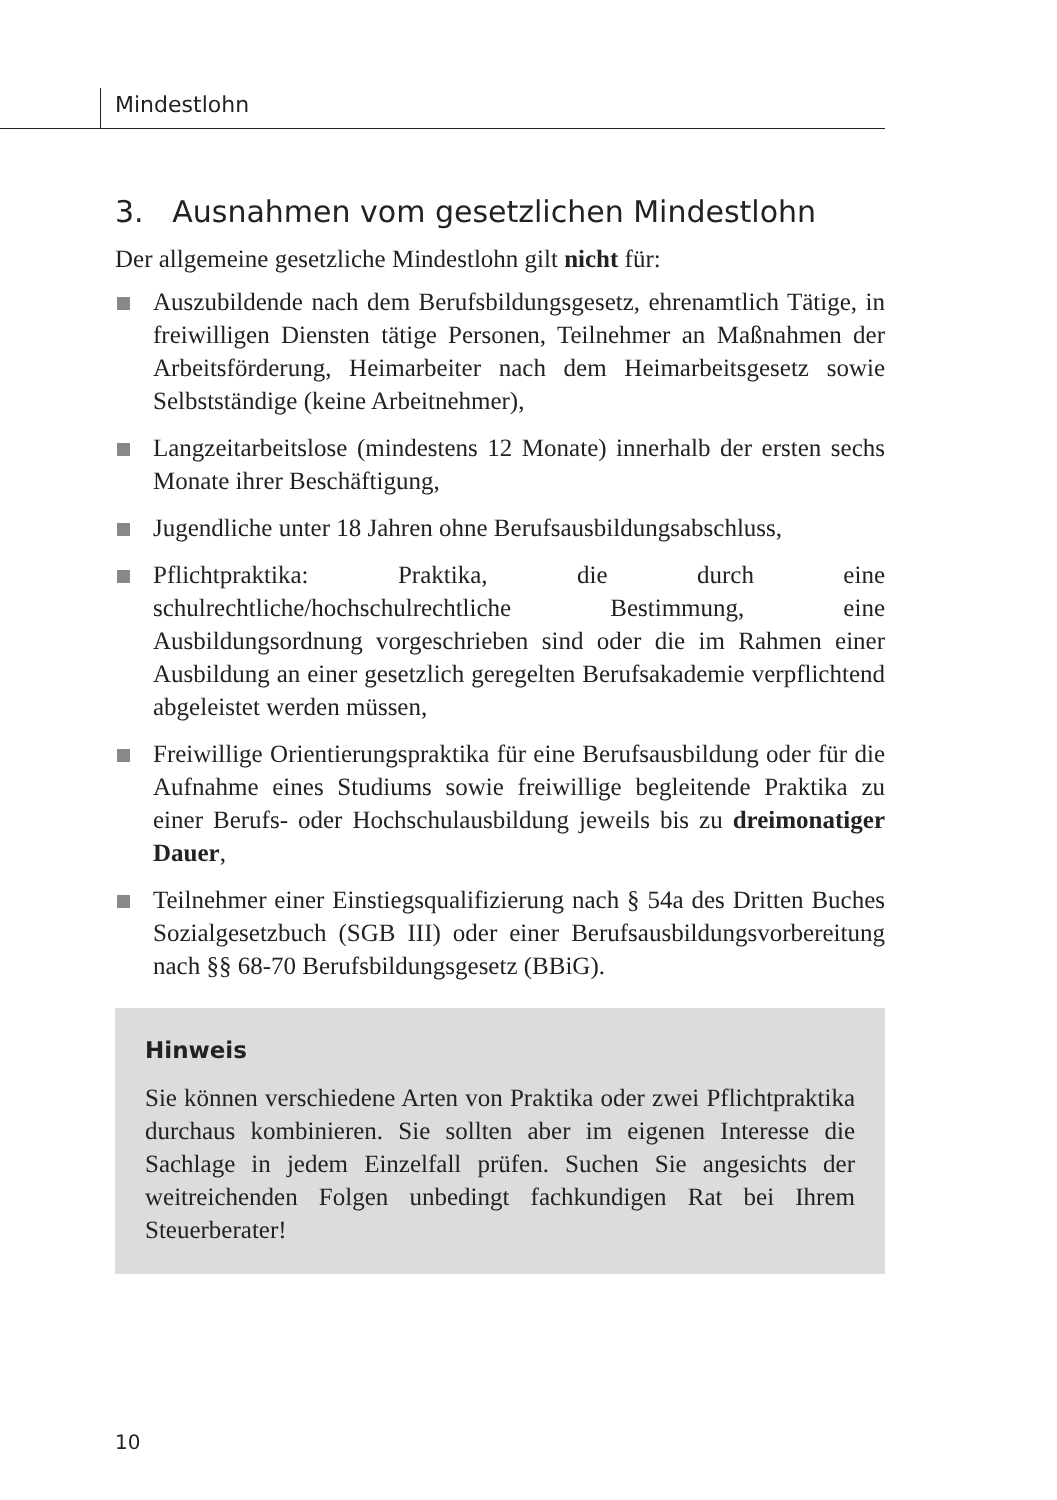Mindestlohn
3. Ausnahmen vom gesetzlichen Mindestlohn
Der allgemeine gesetzliche Mindestlohn gilt nicht für:
Auszubildende nach dem Berufsbildungsgesetz, ehrenamtlich Tätige, in freiwilligen Diensten tätige Personen, Teilnehmer an Maßnahmen der Arbeitsförderung, Heimarbeiter nach dem Heimarbeitsgesetz sowie Selbstständige (keine Arbeitnehmer),
Langzeitarbeitslose (mindestens 12 Monate) innerhalb der ersten sechs Monate ihrer Beschäftigung,
Jugendliche unter 18 Jahren ohne Berufsausbildungsabschluss,
Pflichtpraktika: Praktika, die durch eine schulrechtliche/hochschulrechtliche Bestimmung, eine Ausbildungsordnung vorgeschrieben sind oder die im Rahmen einer Ausbildung an einer gesetzlich geregelten Berufsakademie verpflichtend abgeleistet werden müssen,
Freiwillige Orientierungspraktika für eine Berufsausbildung oder für die Aufnahme eines Studiums sowie freiwillige begleitende Praktika zu einer Berufs- oder Hochschulausbildung jeweils bis zu dreimonatiger Dauer,
Teilnehmer einer Einstiegsqualifizierung nach § 54a des Dritten Buches Sozialgesetzbuch (SGB III) oder einer Berufsausbildungsvorbereitung nach §§ 68-70 Berufsbildungsgesetz (BBiG).
Hinweis
Sie können verschiedene Arten von Praktika oder zwei Pflichtpraktika durchaus kombinieren. Sie sollten aber im eigenen Interesse die Sachlage in jedem Einzelfall prüfen. Suchen Sie angesichts der weitreichenden Folgen unbedingt fachkundigen Rat bei Ihrem Steuerberater!
10